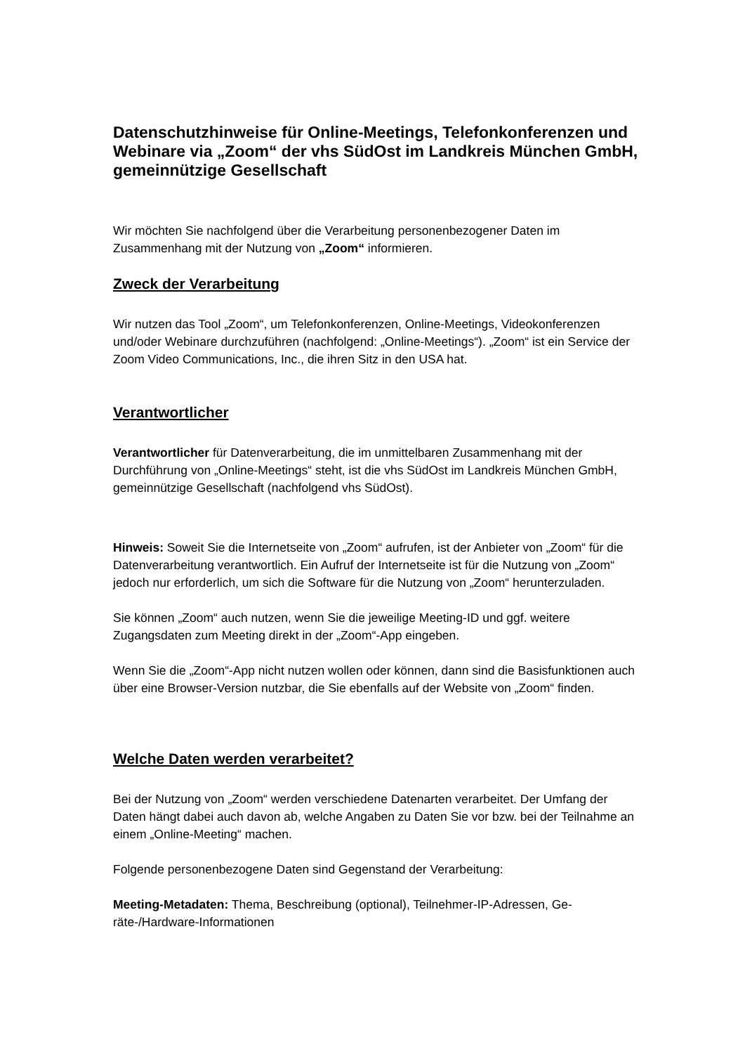Datenschutzhinweise für Online-Meetings, Telefonkonferenzen und Webinare via „Zoom“ der vhs SüdOst im Landkreis München GmbH, gemeinnützige Gesellschaft
Wir möchten Sie nachfolgend über die Verarbeitung personenbezogener Daten im Zusammenhang mit der Nutzung von „Zoom“ informieren.
Zweck der Verarbeitung
Wir nutzen das Tool „Zoom“, um Telefonkonferenzen, Online-Meetings, Videokonfe­renzen und/oder Webinare durchzuführen (nachfolgend: „Online-Meetings“). „Zoom“ ist ein Service der Zoom Video Communications, Inc., die ihren Sitz in den USA hat.
Verantwortlicher
Verantwortlicher für Datenverarbeitung, die im unmittelbaren Zusammenhang mit der Durchführung von „Online-Meetings“ steht, ist die vhs SüdOst im Landkreis Mün­chen GmbH, gemeinnützige Gesellschaft (nachfolgend vhs SüdOst).
Hinweis: Soweit Sie die Internetseite von „Zoom“ aufrufen, ist der Anbieter von „Zoom“ für die Datenverarbeitung verantwortlich. Ein Aufruf der Internetseite ist für die Nutzung von „Zoom“ jedoch nur erforderlich, um sich die Software für die Nut­zung von „Zoom“ herunterzuladen.
Sie können „Zoom“ auch nutzen, wenn Sie die jeweilige Meeting-ID und ggf. weitere Zugangsdaten zum Meeting direkt in der „Zoom“-App eingeben.
Wenn Sie die „Zoom“-App nicht nutzen wollen oder können, dann sind die Basisfunk­tionen auch über eine Browser-Version nutzbar, die Sie ebenfalls auf der Website von „Zoom“ finden.
Welche Daten werden verarbeitet?
Bei der Nutzung von „Zoom“ werden verschiedene Datenarten verarbeitet. Der Um­fang der Daten hängt dabei auch davon ab, welche Angaben zu Daten Sie vor bzw. bei der Teilnahme an einem „Online-Meeting“ machen.
Folgende personenbezogene Daten sind Gegenstand der Verarbeitung:
Meeting-Metadaten: Thema, Beschreibung (optional), Teilnehmer-IP-Adressen, Ge­räte-/Hardware-Informationen